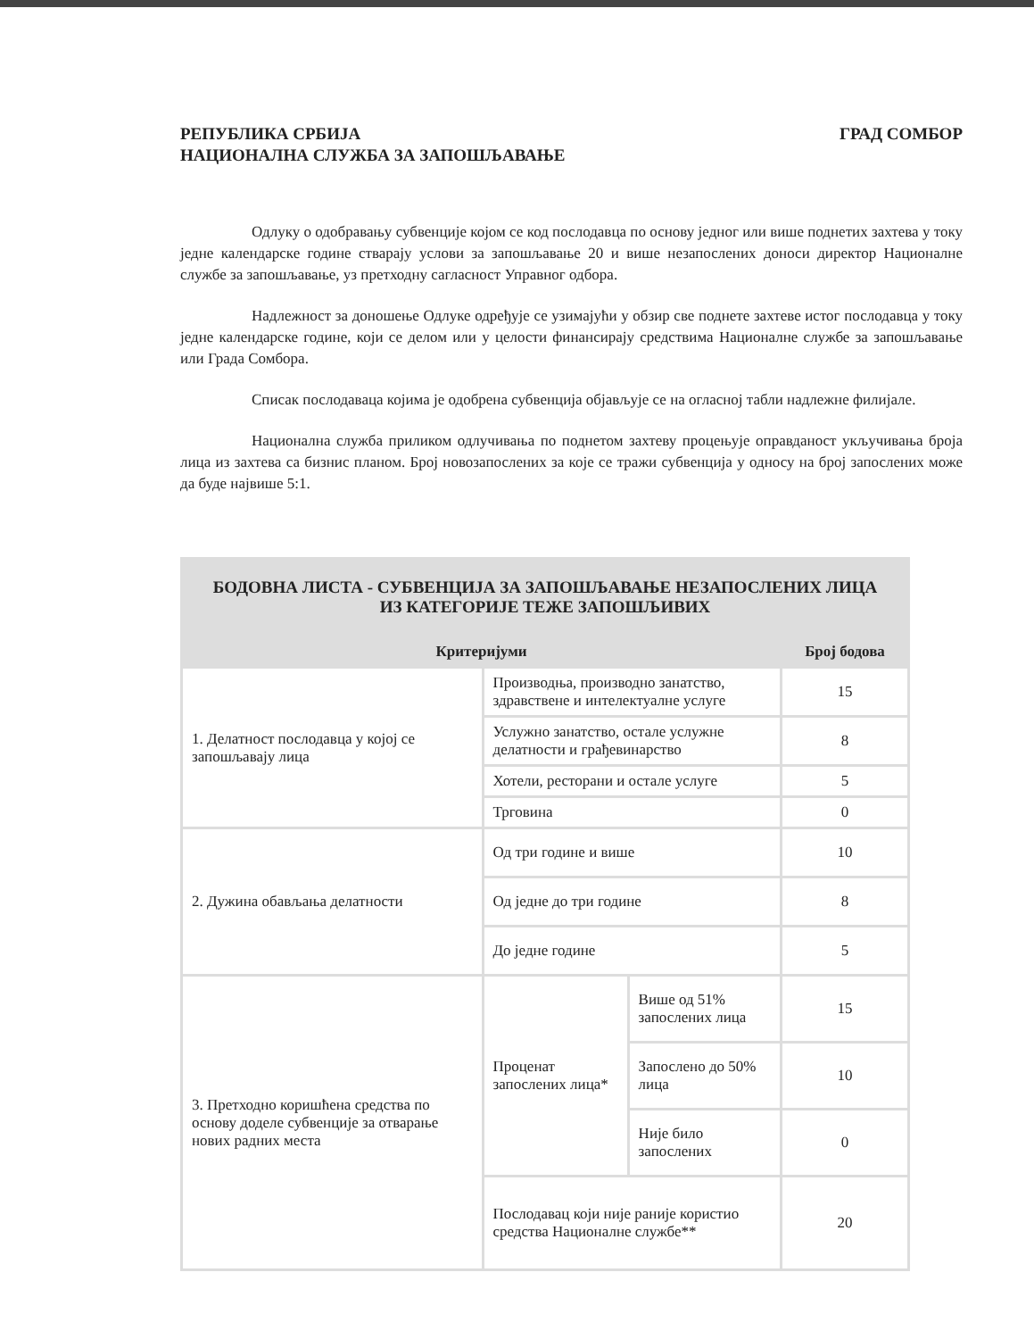РЕПУБЛИКА СРБИЈА
НАЦИОНАЛНА СЛУЖБА ЗА ЗАПОШЉАВАЊЕ
ГРАД СОМБОР
Одлуку о одобравању субвенције којом се код послодавца по основу једног или више поднетих захтева у току једне календарске године стварају услови за запошљавање 20 и више незапослених доноси директор Националне службе за запошљавање, уз претходну сагласност Управног одбора.
Надлежност за доношење Одлуке одређује се узимајући у обзир све поднете захтеве истог послодавца у току једне календарске године, који се делом или у целости финансирају средствима Националне службе за запошљавање или Града Сомбора.
Списак послодаваца којима је одобрена субвенција објављује се на огласној табли надлежне филијале.
Национална служба приликом одлучивања по поднетом захтеву процењује оправданост укључивања броја лица из захтева са бизнис планом. Број новозапослених за које се тражи субвенција у односу на број запослених може да буде највише 5:1.
| БОДОВНА ЛИСТА - СУБВЕНЦИЈА ЗА ЗАПОШЉАВАЊЕ НЕЗАПОСЛЕНИХ ЛИЦА ИЗ КАТЕГОРИЈЕ ТЕЖЕ ЗАПОШЉИВИХ | | | |
| --- | --- | --- | --- |
| Критеријуми | | | Број бодова |
| 1. Делатност послодавца у којој се запошљавају лица | Производња, производно занатство, здравствене и интелектуалне услуге | | 15 |
| | Услужно занатство, остале услужне делатности и грађевинарство | | 8 |
| | Хотели, ресторани и остале услуге | | 5 |
| | Трговина | | 0 |
| 2. Дужина обављања делатности | Од три године и више | | 10 |
| | Од једне до три године | | 8 |
| | До једне године | | 5 |
| 3. Претходно коришћена средства по основу доделе субвенције за отварање нових радних места | Проценат запослених лица* | Више од 51% запослених лица | 15 |
| | | Запослено до 50% лица | 10 |
| | | Није било запослених | 0 |
| | Послодавац који није раније користио средства Националне службе** | | 20 |